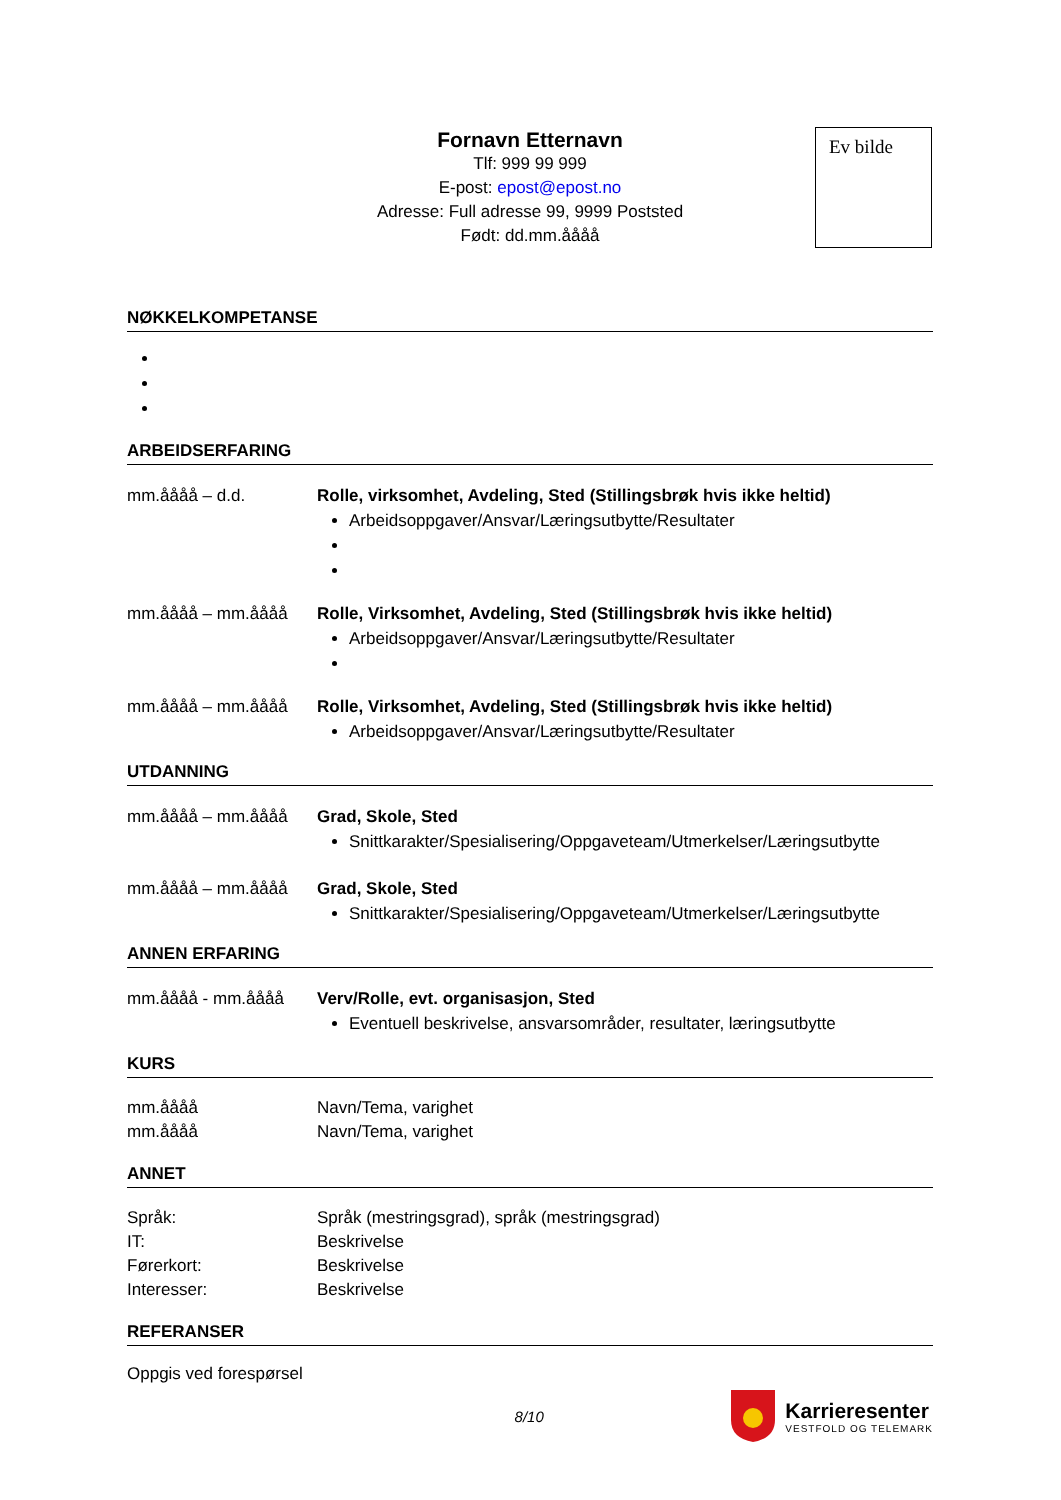Ev bilde
Fornavn Etternavn
Tlf: 999 99 999
E-post: epost@epost.no
Adresse: Full adresse 99, 9999 Poststed
Født: dd.mm.åååå
NØKKELKOMPETANSE
ARBEIDSERFARING
mm.åååå – d.d. Rolle, virksomhet, Avdeling, Sted (Stillingsbrøk hvis ikke heltid)
Arbeidsoppgaver/Ansvar/Læringsutbytte/Resultater
mm.åååå – mm.åååå Rolle, Virksomhet, Avdeling, Sted (Stillingsbrøk hvis ikke heltid)
Arbeidsoppgaver/Ansvar/Læringsutbytte/Resultater
mm.åååå – mm.åååå Rolle, Virksomhet, Avdeling, Sted (Stillingsbrøk hvis ikke heltid)
Arbeidsoppgaver/Ansvar/Læringsutbytte/Resultater
UTDANNING
mm.åååå – mm.åååå Grad, Skole, Sted
Snittkarakter/Spesialisering/Oppgaveteam/Utmerkelser/Læringsutbytte
mm.åååå – mm.åååå Grad, Skole, Sted
Snittkarakter/Spesialisering/Oppgaveteam/Utmerkelser/Læringsutbytte
ANNEN ERFARING
mm.åååå - mm.åååå Verv/Rolle, evt. organisasjon, Sted
Eventuell beskrivelse, ansvarsområder, resultater, læringsutbytte
KURS
mm.åååå Navn/Tema, varighet
mm.åååå Navn/Tema, varighet
ANNET
Språk: Språk (mestringsgrad), språk (mestringsgrad)
IT: Beskrivelse
Førerkort: Beskrivelse
Interesser: Beskrivelse
REFERANSER
Oppgis ved forespørsel
8/10
Karrieresenter
VESTFOLD OG TELEMARK